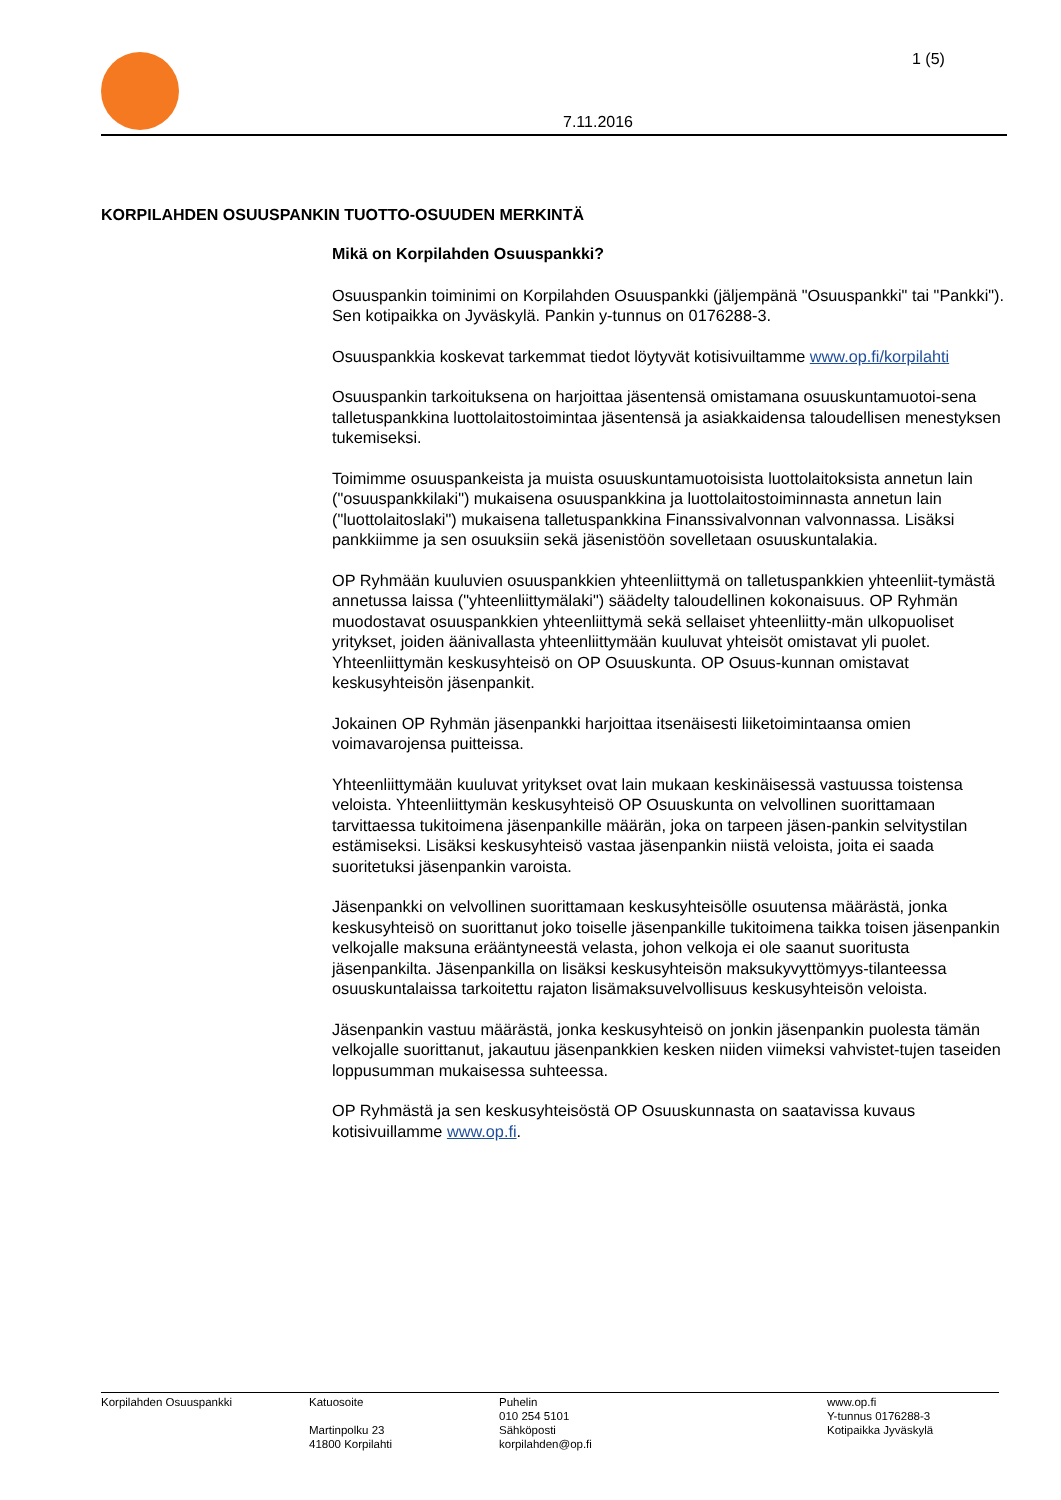1 (5)
7.11.2016
KORPILAHDEN OSUUSPANKIN TUOTTO-OSUUDEN MERKINTÄ
Mikä on Korpilahden Osuuspankki?
Osuuspankin toiminimi on Korpilahden Osuuspankki (jäljempänä "Osuuspankki" tai "Pankki"). Sen kotipaikka on Jyväskylä. Pankin y-tunnus on 0176288-3.
Osuuspankkia koskevat tarkemmat tiedot löytyvät kotisivuiltamme www.op.fi/korpilahti
Osuuspankin tarkoituksena on harjoittaa jäsentensä omistamana osuuskuntamuotoi-sena talletuspankkina luottolaitostoimintaa jäsentensä ja asiakkaidensa taloudellisen menestyksen tukemiseksi.
Toimimme osuuspankeista ja muista osuuskuntamuotoisista luottolaitoksista annetun lain ("osuuspankkilaki") mukaisena osuuspankkina ja luottolaitostoiminnasta annetun lain ("luottolaitoslaki") mukaisena talletuspankkina Finanssivalvonnan valvonnassa. Lisäksi pankkiimme ja sen osuuksiin sekä jäsenistöön sovelletaan osuuskuntalakia.
OP Ryhmään kuuluvien osuuspankkien yhteenliittymä on talletuspankkien yhteenliit-tymästä annetussa laissa ("yhteenliittymälaki") säädelty taloudellinen kokonaisuus. OP Ryhmän muodostavat osuuspankkien yhteenliittymä sekä sellaiset yhteenliitty-män ulkopuoliset yritykset, joiden äänivallasta yhteenliittymään kuuluvat yhteisöt omistavat yli puolet. Yhteenliittymän keskusyhteisö on OP Osuuskunta. OP Osuus-kunnan omistavat keskusyhteisön jäsenpankit.
Jokainen OP Ryhmän jäsenpankki harjoittaa itsenäisesti liiketoimintaansa omien voimavarojensa puitteissa.
Yhteenliittymään kuuluvat yritykset ovat lain mukaan keskinäisessä vastuussa toistensa veloista. Yhteenliittymän keskusyhteisö OP Osuuskunta on velvollinen suorittamaan tarvittaessa tukitoimena jäsenpankille määrän, joka on tarpeen jäsen-pankin selvitystilan estämiseksi. Lisäksi keskusyhteisö vastaa jäsenpankin niistä veloista, joita ei saada suoritetuksi jäsenpankin varoista.
Jäsenpankki on velvollinen suorittamaan keskusyhteisölle osuutensa määrästä, jonka keskusyhteisö on suorittanut joko toiselle jäsenpankille tukitoimena taikka toisen jäsenpankin velkojalle maksuna erääntyneestä velasta, johon velkoja ei ole saanut suoritusta jäsenpankilta. Jäsenpankilla on lisäksi keskusyhteisön maksukyvyttömyys-tilanteessa osuuskuntalaissa tarkoitettu rajaton lisämaksuvelvollisuus keskusyhteisön veloista.
Jäsenpankin vastuu määrästä, jonka keskusyhteisö on jonkin jäsenpankin puolesta tämän velkojalle suorittanut, jakautuu jäsenpankkien kesken niiden viimeksi vahvistet-tujen taseiden loppusumman mukaisessa suhteessa.
OP Ryhmästä ja sen keskusyhteisöstä OP Osuuskunnasta on saatavissa kuvaus kotisivuillamme www.op.fi.
Korpilahden Osuuspankki
Katuosoite Martinpolku 23 41800 Korpilahti
Puhelin 010 254 5101 Sähköposti korpilahden@op.fi
www.op.fi Y-tunnus 0176288-3 Kotipaikka Jyväskylä